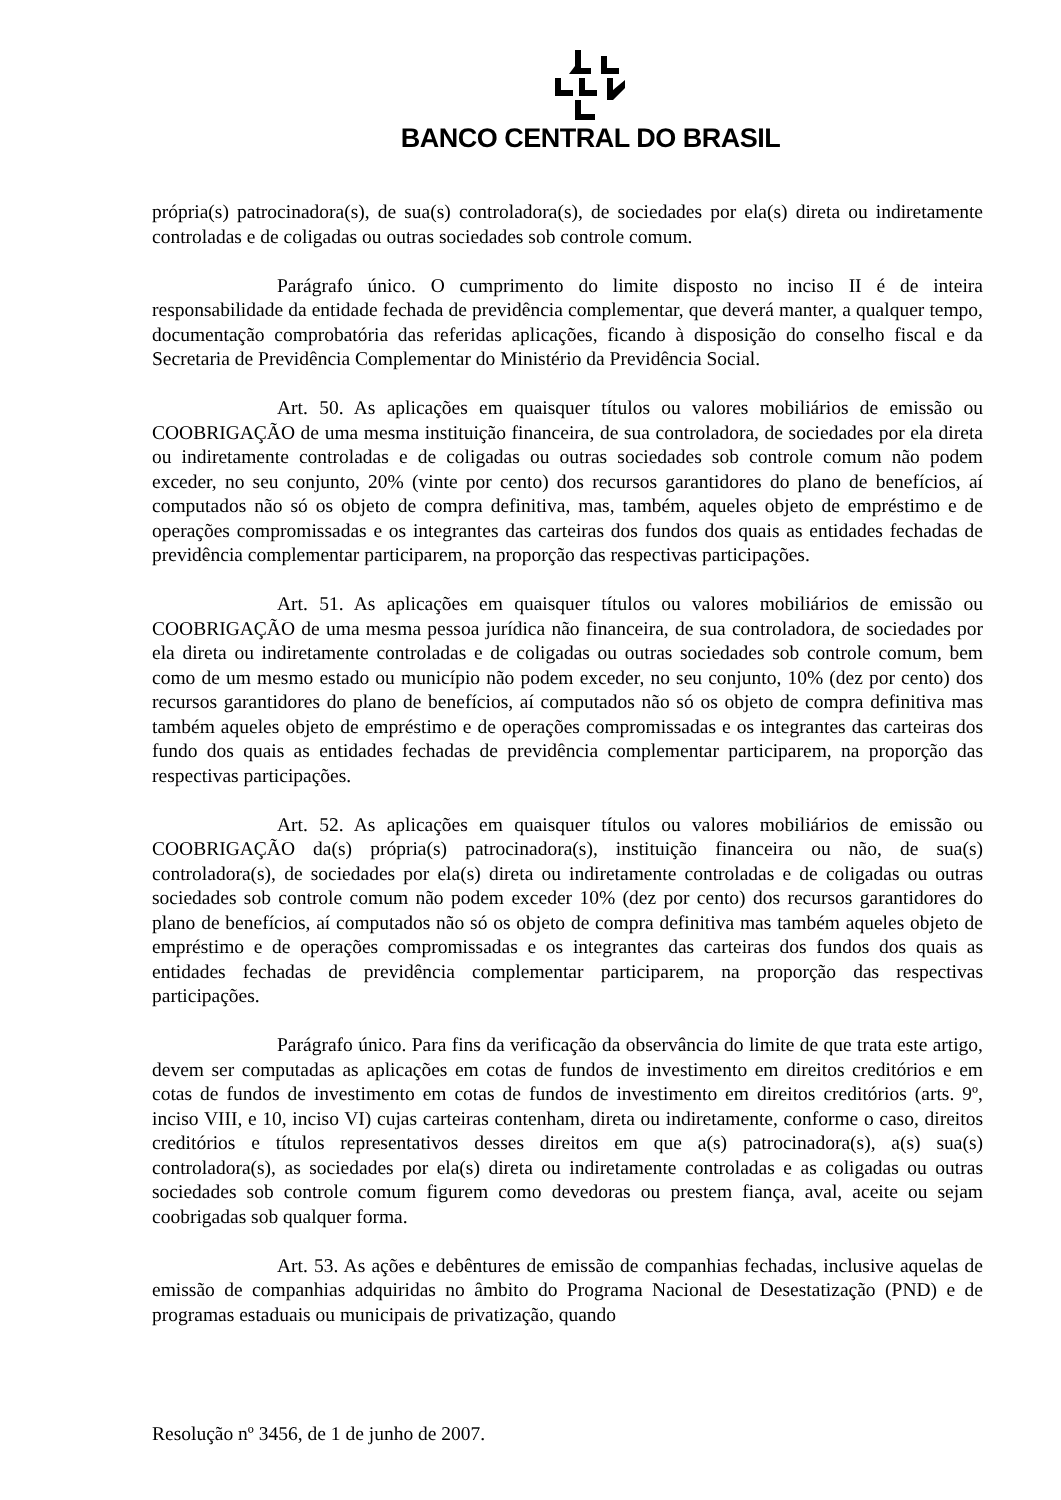BANCO CENTRAL DO BRASIL
própria(s) patrocinadora(s), de sua(s) controladora(s), de sociedades por ela(s) direta ou indiretamente controladas e de coligadas ou outras sociedades sob controle comum.
Parágrafo único. O cumprimento do limite disposto no inciso II é de inteira responsabilidade da entidade fechada de previdência complementar, que deverá manter, a qualquer tempo, documentação comprobatória das referidas aplicações, ficando à disposição do conselho fiscal e da Secretaria de Previdência Complementar do Ministério da Previdência Social.
Art. 50. As aplicações em quaisquer títulos ou valores mobiliários de emissão ou COOBRIGAÇÃO de uma mesma instituição financeira, de sua controladora, de sociedades por ela direta ou indiretamente controladas e de coligadas ou outras sociedades sob controle comum não podem exceder, no seu conjunto, 20% (vinte por cento) dos recursos garantidores do plano de benefícios, aí computados não só os objeto de compra definitiva, mas, também, aqueles objeto de empréstimo e de operações compromissadas e os integrantes das carteiras dos fundos dos quais as entidades fechadas de previdência complementar participarem, na proporção das respectivas participações.
Art. 51. As aplicações em quaisquer títulos ou valores mobiliários de emissão ou COOBRIGAÇÃO de uma mesma pessoa jurídica não financeira, de sua controladora, de sociedades por ela direta ou indiretamente controladas e de coligadas ou outras sociedades sob controle comum, bem como de um mesmo estado ou município não podem exceder, no seu conjunto, 10% (dez por cento) dos recursos garantidores do plano de benefícios, aí computados não só os objeto de compra definitiva mas também aqueles objeto de empréstimo e de operações compromissadas e os integrantes das carteiras dos fundo dos quais as entidades fechadas de previdência complementar participarem, na proporção das respectivas participações.
Art. 52. As aplicações em quaisquer títulos ou valores mobiliários de emissão ou COOBRIGAÇÃO da(s) própria(s) patrocinadora(s), instituição financeira ou não, de sua(s) controladora(s), de sociedades por ela(s) direta ou indiretamente controladas e de coligadas ou outras sociedades sob controle comum não podem exceder 10% (dez por cento) dos recursos garantidores do plano de benefícios, aí computados não só os objeto de compra definitiva mas também aqueles objeto de empréstimo e de operações compromissadas e os integrantes das carteiras dos fundos dos quais as entidades fechadas de previdência complementar participarem, na proporção das respectivas participações.
Parágrafo único. Para fins da verificação da observância do limite de que trata este artigo, devem ser computadas as aplicações em cotas de fundos de investimento em direitos creditórios e em cotas de fundos de investimento em cotas de fundos de investimento em direitos creditórios (arts. 9º, inciso VIII, e 10, inciso VI) cujas carteiras contenham, direta ou indiretamente, conforme o caso, direitos creditórios e títulos representativos desses direitos em que a(s) patrocinadora(s), a(s) sua(s) controladora(s), as sociedades por ela(s) direta ou indiretamente controladas e as coligadas ou outras sociedades sob controle comum figurem como devedoras ou prestem fiança, aval, aceite ou sejam coobrigadas sob qualquer forma.
Art. 53. As ações e debêntures de emissão de companhias fechadas, inclusive aquelas de emissão de companhias adquiridas no âmbito do Programa Nacional de Desestatização (PND) e de programas estaduais ou municipais de privatização, quando
Resolução nº 3456, de 1 de junho de 2007.